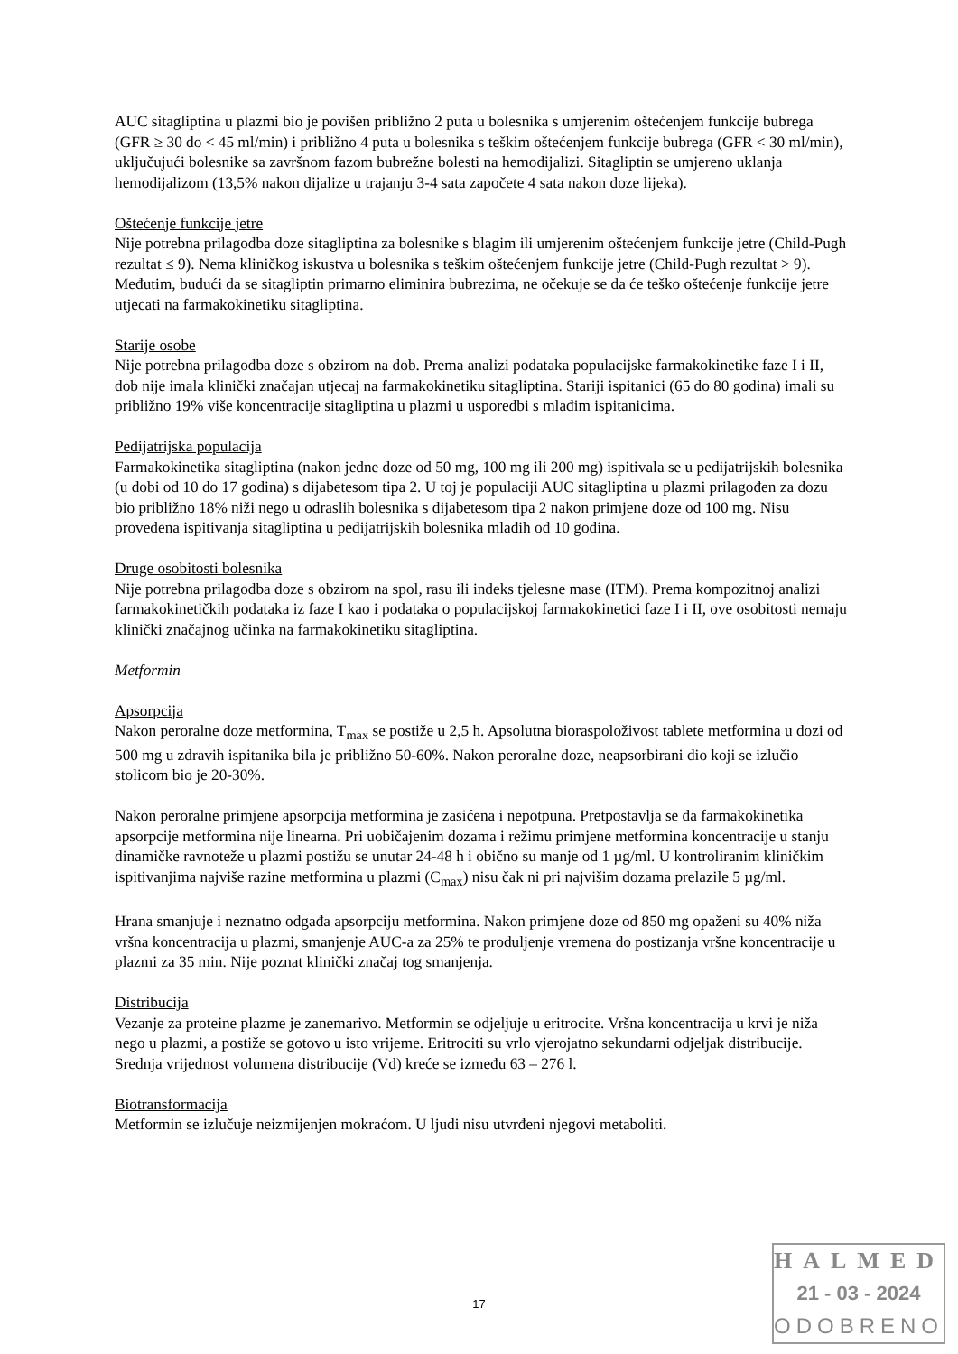AUC sitagliptina u plazmi bio je povišen približno 2 puta u bolesnika s umjerenim oštećenjem funkcije bubrega (GFR ≥ 30 do < 45 ml/min) i približno 4 puta u bolesnika s teškim oštećenjem funkcije bubrega (GFR < 30 ml/min), uključujući bolesnike sa završnom fazom bubrežne bolesti na hemodijalizi. Sitagliptin se umjereno uklanja hemodijalizom (13,5% nakon dijalize u trajanju 3-4 sata započete 4 sata nakon doze lijeka).
Oštećenje funkcije jetre
Nije potrebna prilagodba doze sitagliptina za bolesnike s blagim ili umjerenim oštećenjem funkcije jetre (Child-Pugh rezultat ≤ 9). Nema kliničkog iskustva u bolesnika s teškim oštećenjem funkcije jetre (Child-Pugh rezultat > 9). Međutim, budući da se sitagliptin primarno eliminira bubrezima, ne očekuje se da će teško oštećenje funkcije jetre utjecati na farmakokinetiku sitagliptina.
Starije osobe
Nije potrebna prilagodba doze s obzirom na dob. Prema analizi podataka populacijske farmakokinetike faze I i II, dob nije imala klinički značajan utjecaj na farmakokinetiku sitagliptina. Stariji ispitanici (65 do 80 godina) imali su približno 19% više koncentracije sitagliptina u plazmi u usporedbi s mlađim ispitanicima.
Pedijatrijska populacija
Farmakokinetika sitagliptina (nakon jedne doze od 50 mg, 100 mg ili 200 mg) ispitivala se u pedijatrijskih bolesnika (u dobi od 10 do 17 godina) s dijabetesom tipa 2. U toj je populaciji AUC sitagliptina u plazmi prilagođen za dozu bio približno 18% niži nego u odraslih bolesnika s dijabetesom tipa 2 nakon primjene doze od 100 mg. Nisu provedena ispitivanja sitagliptina u pedijatrijskih bolesnika mlađih od 10 godina.
Druge osobitosti bolesnika
Nije potrebna prilagodba doze s obzirom na spol, rasu ili indeks tjelesne mase (ITM). Prema kompozitnoj analizi farmakokinetičkih podataka iz faze I kao i podataka o populacijskoj farmakokinetici faze I i II, ove osobitosti nemaju klinički značajnog učinka na farmakokinetiku sitagliptina.
Metformin
Apsorpcija
Nakon peroralne doze metformina, T<sub>max</sub> se postiže u 2,5 h. Apsolutna bioraspoloživost tablete metformina u dozi od 500 mg u zdravih ispitanika bila je približno 50-60%. Nakon peroralne doze, neapsorbirani dio koji se izlučio stolicom bio je 20-30%.
Nakon peroralne primjene apsorpcija metformina je zasićena i nepotpuna. Pretpostavlja se da farmakokinetika apsorpcije metformina nije linearna. Pri uobičajenim dozama i režimu primjene metformina koncentracije u stanju dinamičke ravnoteže u plazmi postižu se unutar 24-48 h i obično su manje od 1 µg/ml. U kontroliranim kliničkim ispitivanjima najviše razine metformina u plazmi (C<sub>max</sub>) nisu čak ni pri najvišim dozama prelazile 5 µg/ml.
Hrana smanjuje i neznatno odgađa apsorpciju metformina. Nakon primjene doze od 850 mg opaženi su 40% niža vršna koncentracija u plazmi, smanjenje AUC-a za 25% te produljenje vremena do postizanja vršne koncentracije u plazmi za 35 min. Nije poznat klinički značaj tog smanjenja.
Distribucija
Vezanje za proteine plazme je zanemarivo. Metformin se odjeljuje u eritrocite. Vršna koncentracija u krvi je niža nego u plazmi, a postiže se gotovo u isto vrijeme. Eritrociti su vrlo vjerojatno sekundarni odjeljak distribucije. Srednja vrijednost volumena distribucije (Vd) kreće se između 63 – 276 l.
Biotransformacija
Metformin se izlučuje neizmijenjen mokraćom. U ljudi nisu utvrđeni njegovi metaboliti.
17
HALMED
21 - 03 - 2024
ODOBRENO